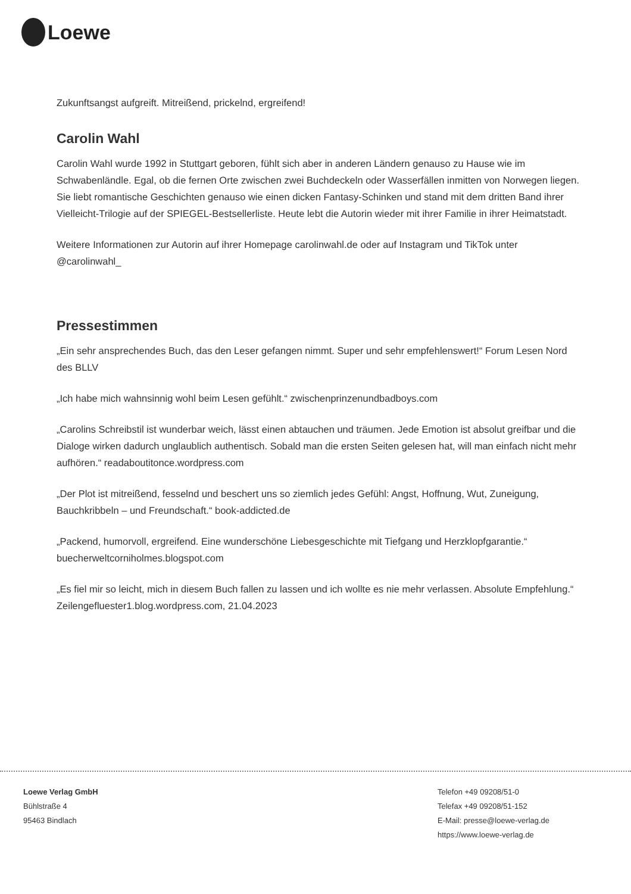Loewe
Zukunftsangst aufgreift. Mitreißend, prickelnd, ergreifend!
Carolin Wahl
Carolin Wahl wurde 1992 in Stuttgart geboren, fühlt sich aber in anderen Ländern genauso zu Hause wie im Schwabenländle. Egal, ob die fernen Orte zwischen zwei Buchdeckeln oder Wasserfällen inmitten von Norwegen liegen. Sie liebt romantische Geschichten genauso wie einen dicken Fantasy-Schinken und stand mit dem dritten Band ihrer Vielleicht-Trilogie auf der SPIEGEL-Bestsellerliste. Heute lebt die Autorin wieder mit ihrer Familie in ihrer Heimatstadt.
Weitere Informationen zur Autorin auf ihrer Homepage carolinwahl.de oder auf Instagram und TikTok unter @carolinwahl_
Pressestimmen
„Ein sehr ansprechendes Buch, das den Leser gefangen nimmt. Super und sehr empfehlenswert!“ Forum Lesen Nord des BLLV
„Ich habe mich wahnsinnig wohl beim Lesen gefühlt.“ zwischenprinzenundbadboys.com
„Carolins Schreibstil ist wunderbar weich, lässt einen abtauchen und träumen. Jede Emotion ist absolut greifbar und die Dialoge wirken dadurch unglaublich authentisch. Sobald man die ersten Seiten gelesen hat, will man einfach nicht mehr aufhören.“ readaboutitonce.wordpress.com
„Der Plot ist mitreißend, fesselnd und beschert uns so ziemlich jedes Gefühl: Angst, Hoffnung, Wut, Zuneigung, Bauchkribbeln – und Freundschaft.“ book-addicted.de
„Packend, humorvoll, ergreifend. Eine wunderschöne Liebesgeschichte mit Tiefgang und Herzklopfgarantie.“ buecherweltcorniholmes.blogspot.com
„Es fiel mir so leicht, mich in diesem Buch fallen zu lassen und ich wollte es nie mehr verlassen. Absolute Empfehlung.“ Zeilengefluester1.blog.wordpress.com, 21.04.2023
Loewe Verlag GmbH
Bühlstraße 4
95463 Bindlach
Telefon +49 09208/51-0
Telefax +49 09208/51-152
E-Mail: presse@loewe-verlag.de
https://www.loewe-verlag.de